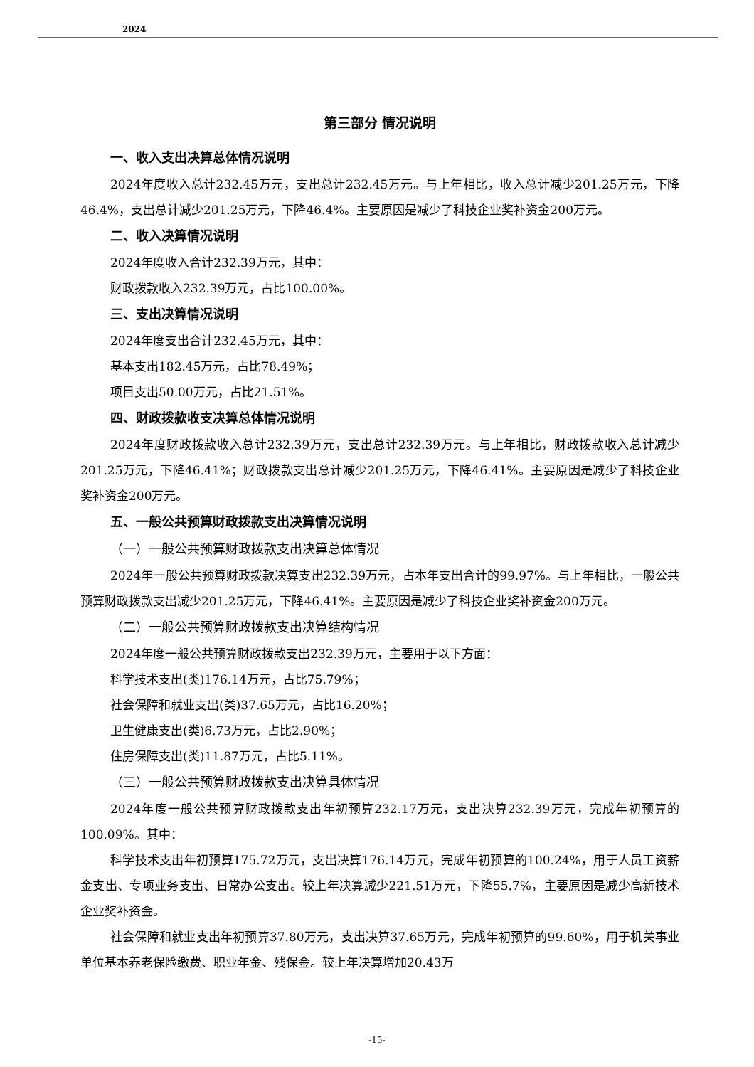2024
第三部分 情况说明
一、收入支出决算总体情况说明
2024年度收入总计232.45万元，支出总计232.45万元。与上年相比，收入总计减少201.25万元，下降46.4%，支出总计减少201.25万元，下降46.4%。主要原因是减少了科技企业奖补资金200万元。
二、收入决算情况说明
2024年度收入合计232.39万元，其中：
财政拨款收入232.39万元，占比100.00%。
三、支出决算情况说明
2024年度支出合计232.45万元，其中：
基本支出182.45万元，占比78.49%；
项目支出50.00万元，占比21.51%。
四、财政拨款收支决算总体情况说明
2024年度财政拨款收入总计232.39万元，支出总计232.39万元。与上年相比，财政拨款收入总计减少201.25万元，下降46.41%；财政拨款支出总计减少201.25万元，下降46.41%。主要原因是减少了科技企业奖补资金200万元。
五、一般公共预算财政拨款支出决算情况说明
（一）一般公共预算财政拨款支出决算总体情况
2024年一般公共预算财政拨款决算支出232.39万元，占本年支出合计的99.97%。与上年相比，一般公共预算财政拨款支出减少201.25万元，下降46.41%。主要原因是减少了科技企业奖补资金200万元。
（二）一般公共预算财政拨款支出决算结构情况
2024年度一般公共预算财政拨款支出232.39万元，主要用于以下方面：
科学技术支出(类)176.14万元，占比75.79%；
社会保障和就业支出(类)37.65万元，占比16.20%；
卫生健康支出(类)6.73万元，占比2.90%；
住房保障支出(类)11.87万元，占比5.11%。
（三）一般公共预算财政拨款支出决算具体情况
2024年度一般公共预算财政拨款支出年初预算232.17万元，支出决算232.39万元，完成年初预算的100.09%。其中：
科学技术支出年初预算175.72万元，支出决算176.14万元，完成年初预算的100.24%，用于人员工资薪金支出、专项业务支出、日常办公支出。较上年决算减少221.51万元，下降55.7%，主要原因是减少高新技术企业奖补资金。
社会保障和就业支出年初预算37.80万元，支出决算37.65万元，完成年初预算的99.60%，用于机关事业单位基本养老保险缴费、职业年金、残保金。较上年决算增加20.43万
-15-